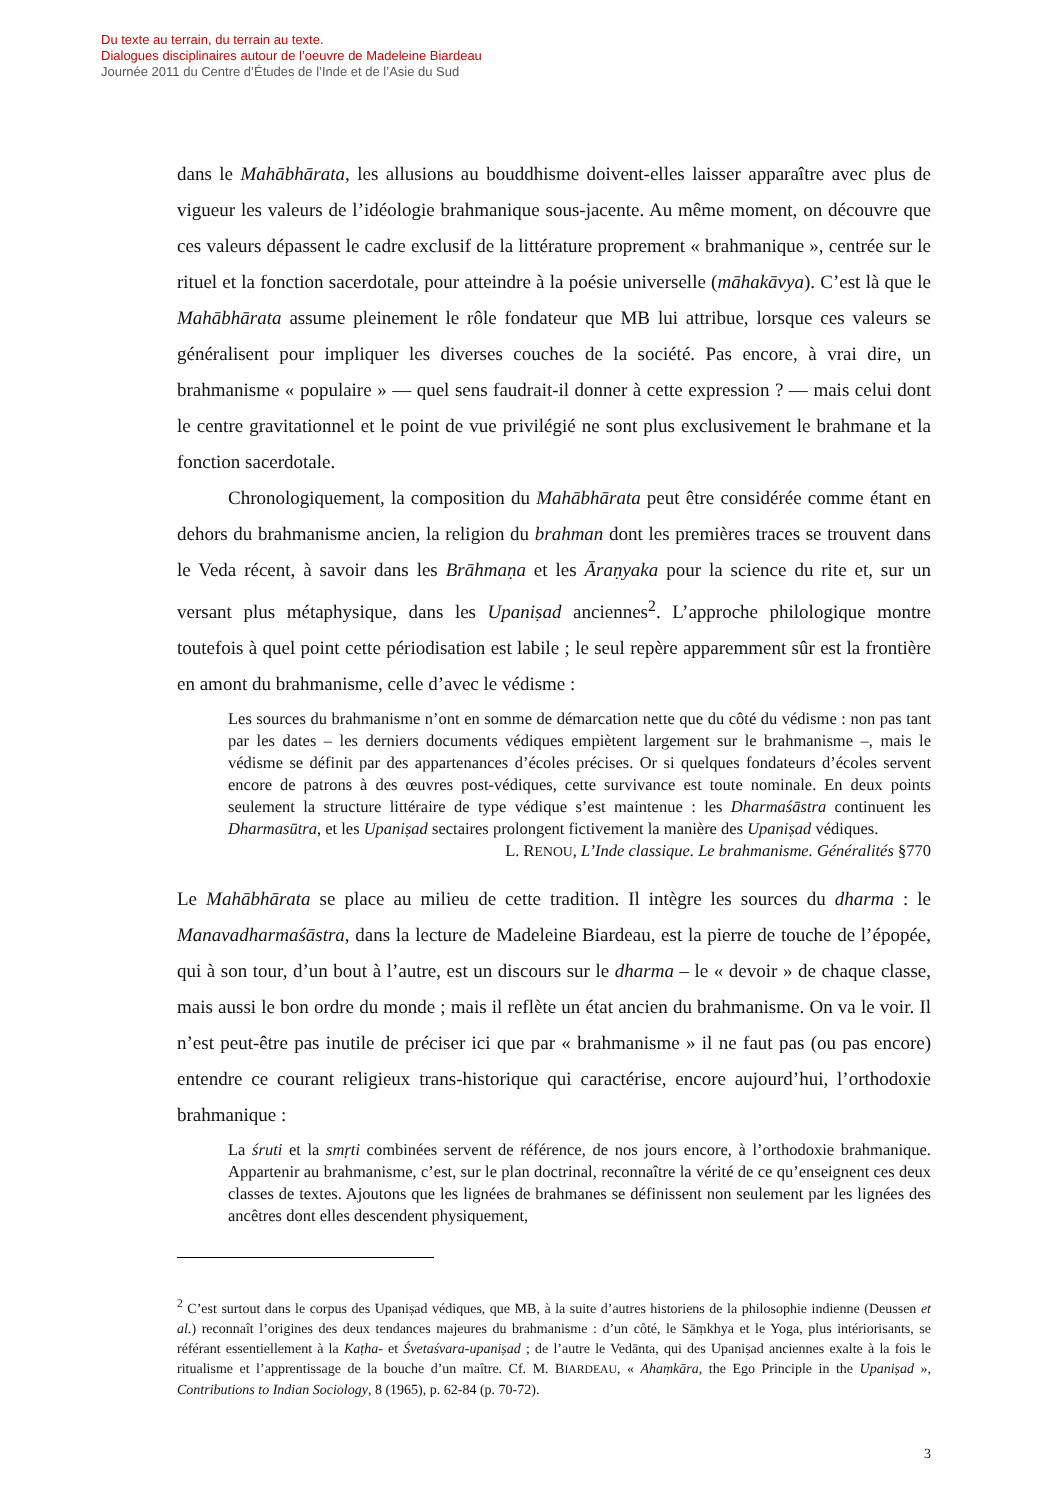Du texte au terrain, du terrain au texte.
Dialogues disciplinaires autour de l’oeuvre de Madeleine Biardeau
Journée 2011 du Centre d’Études de l’Inde et de l’Asie du Sud
dans le Mahābhārata, les allusions au bouddhisme doivent-elles laisser apparaître avec plus de vigueur les valeurs de l’idéologie brahmanique sous-jacente. Au même moment, on découvre que ces valeurs dépassent le cadre exclusif de la littérature proprement « brahmanique », centrée sur le rituel et la fonction sacerdotale, pour atteindre à la poésie universelle (māhakāvya). C’est là que le Mahābhārata assume pleinement le rôle fondateur que MB lui attribue, lorsque ces valeurs se généralisent pour impliquer les diverses couches de la société. Pas encore, à vrai dire, un brahmanisme « populaire » — quel sens faudrait-il donner à cette expression ? — mais celui dont le centre gravitationnel et le point de vue privilégié ne sont plus exclusivement le brahmane et la fonction sacerdotale.
Chronologiquement, la composition du Mahābhārata peut être considérée comme étant en dehors du brahmanisme ancien, la religion du brahman dont les premières traces se trouvent dans le Veda récent, à savoir dans les Brāhmaṇa et les Āraṇyaka pour la science du rite et, sur un versant plus métaphysique, dans les Upaniṣad anciennes<sup>2</sup>. L’approche philologique montre toutefois à quel point cette périodisation est labile ; le seul repère apparemment sûr est la frontière en amont du brahmanisme, celle d’avec le védisme :
Les sources du brahmanisme n’ont en somme de démarcation nette que du côté du védisme : non pas tant par les dates – les derniers documents védiques empiètent largement sur le brahmanisme –, mais le védisme se définit par des appartenances d’écoles précises. Or si quelques fondateurs d’écoles servent encore de patrons à des œuvres post-védiques, cette survivance est toute nominale. En deux points seulement la structure littéraire de type védique s’est maintenue : les Dharmaśāstra continuent les Dharmasūtra, et les Upaniṣad sectaires prolongent fictivement la manière des Upaniṣad védiques.
L. RENOU, L’Inde classique. Le brahmanisme. Généralités §770
Le Mahābhārata se place au milieu de cette tradition. Il intègre les sources du dharma : le Manavadharmaśāstra, dans la lecture de Madeleine Biardeau, est la pierre de touche de l’épopée, qui à son tour, d’un bout à l’autre, est un discours sur le dharma – le « devoir » de chaque classe, mais aussi le bon ordre du monde ; mais il reflète un état ancien du brahmanisme. On va le voir. Il n’est peut-être pas inutile de préciser ici que par « brahmanisme » il ne faut pas (ou pas encore) entendre ce courant religieux trans-historique qui caractérise, encore aujourd’hui, l’orthodoxie brahmanique :
La śruti et la smṛti combinées servent de référence, de nos jours encore, à l’orthodoxie brahmanique. Appartenir au brahmanisme, c’est, sur le plan doctrinal, reconnaître la vérité de ce qu’enseignent ces deux classes de textes. Ajoutons que les lignées de brahmanes se définissent non seulement par les lignées des ancêtres dont elles descendent physiquement,
<sup>2</sup> C’est surtout dans le corpus des Upaniṣad védiques, que MB, à la suite d’autres historiens de la philosophie indienne (Deussen et al.) reconnaît l’origines des deux tendances majeures du brahmanisme : d’un côté, le Sāṃkhya et le Yoga, plus intériorisants, se référant essentiellement à la Kaṭha- et Śvetaśvara-upaniṣad ; de l’autre le Vedānta, qui des Upaniṣad anciennes exalte à la fois le ritualisme et l’apprentissage de la bouche d’un maître. Cf. M. BIARDEAU, « Ahaṃkāra, the Ego Principle in the Upaniṣad », Contributions to Indian Sociology, 8 (1965), p. 62-84 (p. 70-72).
3